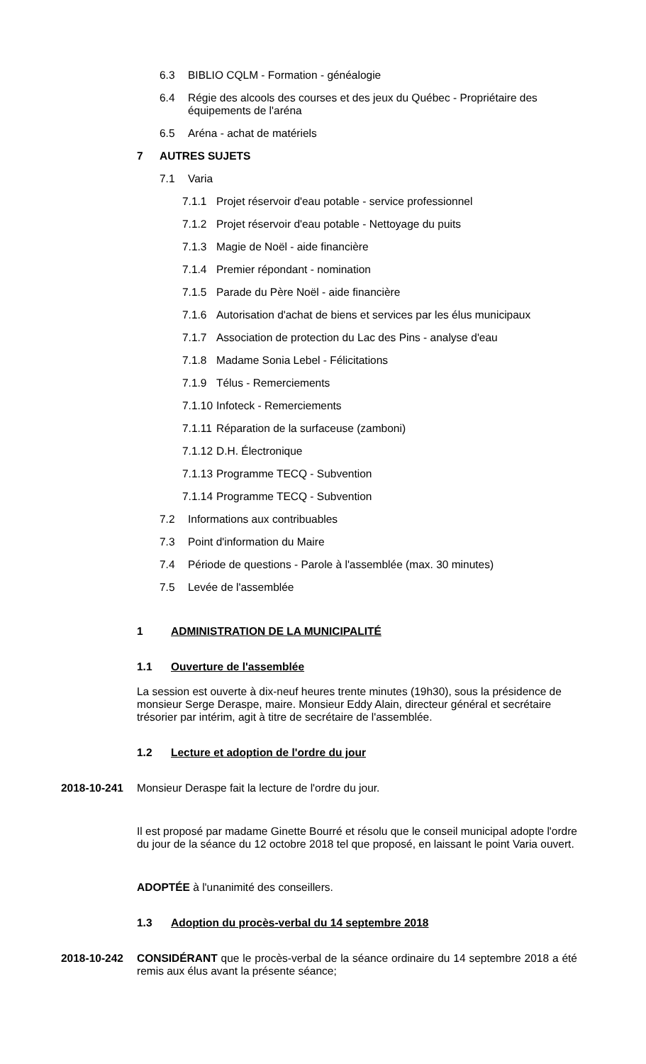6.3 BIBLIO CQLM - Formation - généalogie
6.4 Régie des alcools des courses et des jeux du Québec - Propriétaire des équipements de l'aréna
6.5 Aréna - achat de matériels
7 AUTRES SUJETS
7.1 Varia
7.1.1 Projet réservoir d'eau potable - service professionnel
7.1.2 Projet réservoir d'eau potable - Nettoyage du puits
7.1.3 Magie de Noël - aide financière
7.1.4 Premier répondant - nomination
7.1.5 Parade du Père Noël - aide financière
7.1.6 Autorisation d'achat de biens et services par les élus municipaux
7.1.7 Association de protection du Lac des Pins - analyse d'eau
7.1.8 Madame Sonia Lebel - Félicitations
7.1.9 Télus - Remerciements
7.1.10 Infoteck - Remerciements
7.1.11 Réparation de la surfaceuse (zamboni)
7.1.12 D.H. Électronique
7.1.13 Programme TECQ - Subvention
7.1.14 Programme TECQ - Subvention
7.2 Informations aux contribuables
7.3 Point d'information du Maire
7.4 Période de questions - Parole à l'assemblée (max. 30 minutes)
7.5 Levée de l'assemblée
1 ADMINISTRATION DE LA MUNICIPALITÉ
1.1 Ouverture de l'assemblée
La session est ouverte à dix-neuf heures trente minutes (19h30), sous la présidence de monsieur Serge Deraspe, maire. Monsieur Eddy Alain, directeur général et secrétaire trésorier par intérim, agit à titre de secrétaire de l'assemblée.
1.2 Lecture et adoption de l'ordre du jour
2018-10-241 Monsieur Deraspe fait la lecture de l'ordre du jour.
Il est proposé par madame Ginette Bourré et résolu que le conseil municipal adopte l'ordre du jour de la séance du 12 octobre 2018 tel que proposé, en laissant le point Varia ouvert.
ADOPTÉE à l'unanimité des conseillers.
1.3 Adoption du procès-verbal du 14 septembre 2018
2018-10-242 CONSIDÉRANT que le procès-verbal de la séance ordinaire du 14 septembre 2018 a été remis aux élus avant la présente séance;